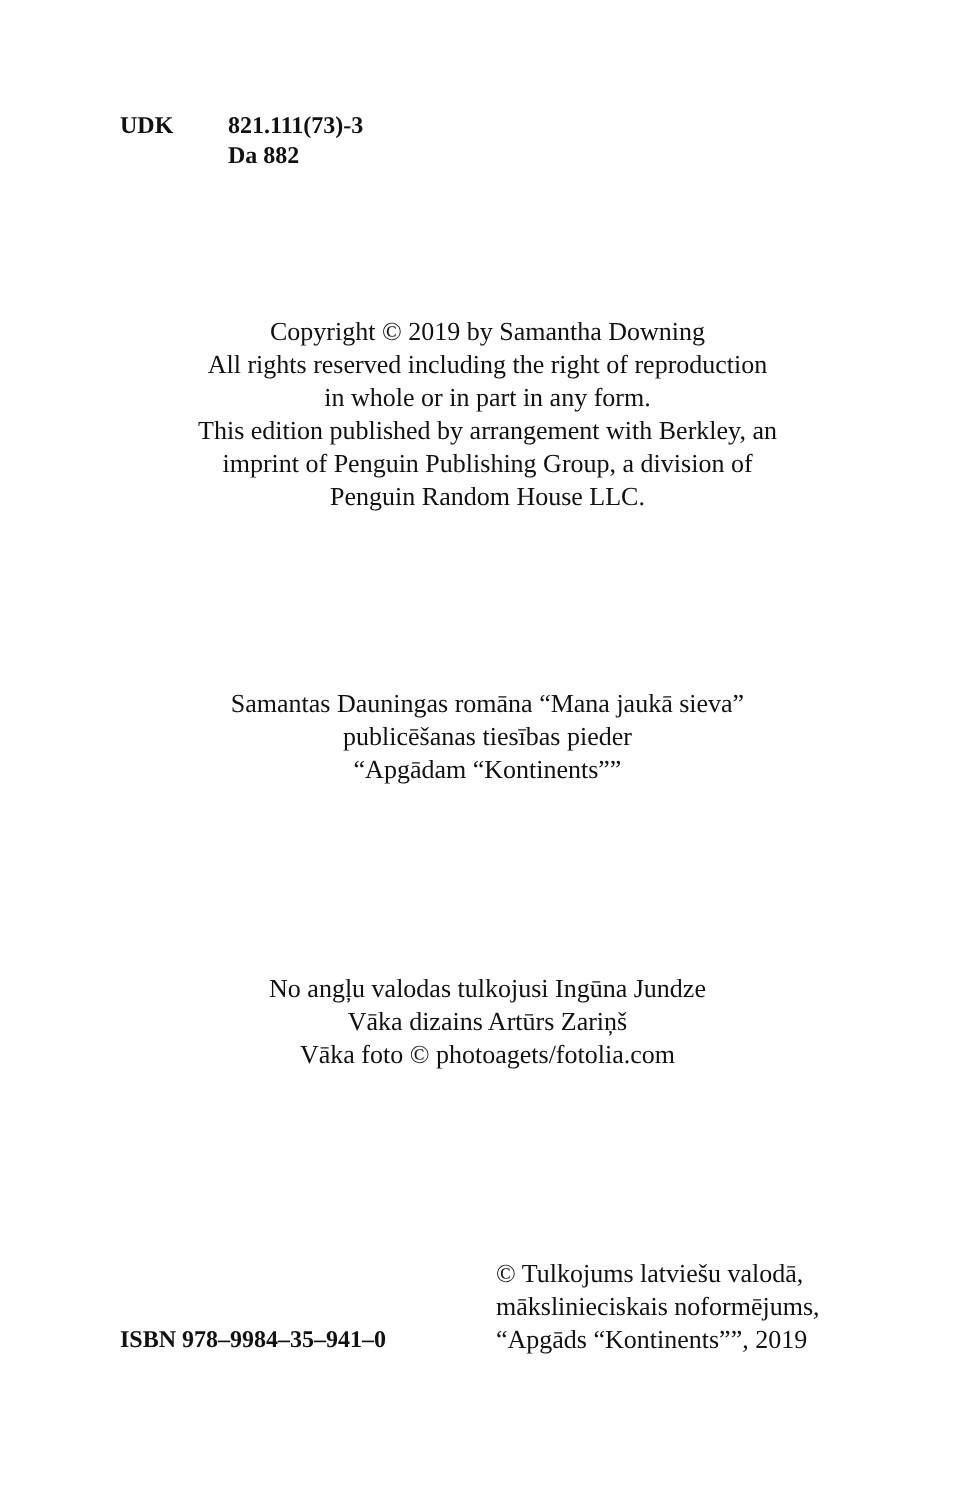UDK 821.111(73)-3
Da 882
Copyright © 2019 by Samantha Downing
All rights reserved including the right of reproduction
in whole or in part in any form.
This edition published by arrangement with Berkley, an
imprint of Penguin Publishing Group, a division of
Penguin Random House LLC.
Samantas Dauningas romāna “Mana jaukā sieva”
publicēšanas tiesības pieder
“Apgādam “Kontinents””
No angļu valodas tulkojusi Ingūna Jundze
Vāka dizains Artūrs Zariņš
Vāka foto © photoagets/fotolia.com
ISBN 978–9984–35–941–0
© Tulkojums latviešu valodā,
mākslinieciskais noformējums,
“Apgāds “Kontinents””, 2019